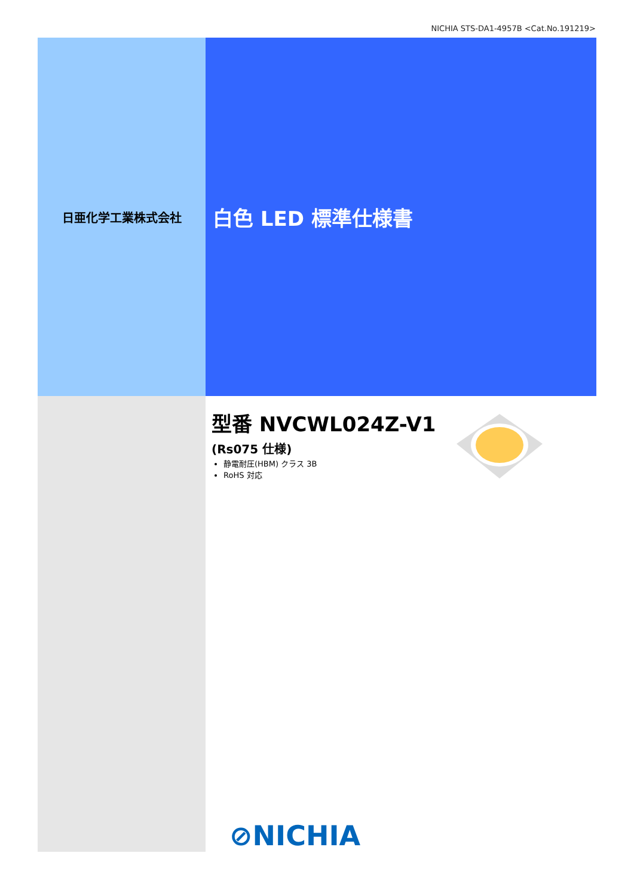NICHIA STS-DA1-4957B <Cat.No.191219>
日亜化学工業株式会社
白色 LED 標準仕様書
型番 NVCWL024Z-V1
(Rs075 仕様)
静電耐圧(HBM) クラス 3B
RoHS 対応
⊘NICHIA